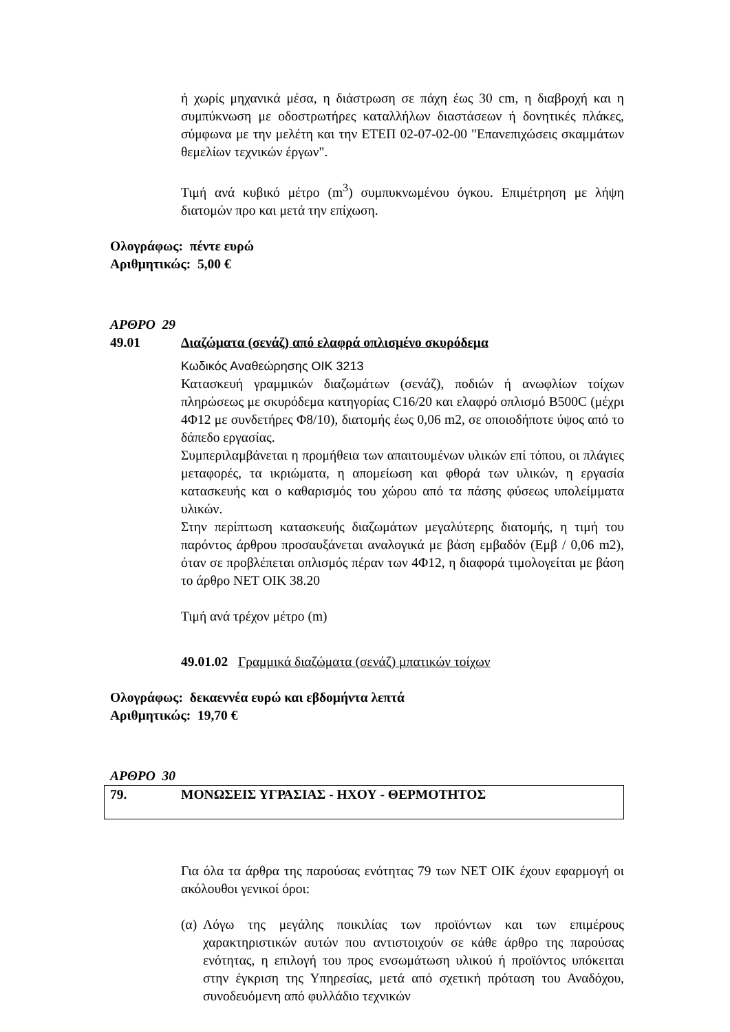ή χωρίς μηχανικά μέσα, η διάστρωση σε πάχη έως 30 cm, η διαβροχή και η συμπύκνωση με οδοστρωτήρες καταλλήλων διαστάσεων ή δονητικές πλάκες, σύμφωνα με την μελέτη και την ΕΤΕΠ 02-07-02-00 "Επανεπιχώσεις σκαμμάτων θεμελίων τεχνικών έργων".
Τιμή ανά κυβικό μέτρο (m<sup>3</sup>) συμπυκνωμένου όγκου. Επιμέτρηση με λήψη διατομών προ και μετά την επίχωση.
Ολογράφως: πέντε ευρώ
Αριθμητικώς: 5,00 €
ΑΡΘΡΟ 29
49.01 Διαζώματα (σενάζ) από ελαφρά οπλισμένο σκυρόδεμα
Κωδικός Αναθεώρησης ΟΙΚ 3213
Κατασκευή γραμμικών διαζωμάτων (σενάζ), ποδιών ή ανωφλίων τοίχων πληρώσεως με σκυρόδεμα κατηγορίας C16/20 και ελαφρό οπλισμό B500C (μέχρι 4Φ12 με συνδετήρες Φ8/10), διατομής έως 0,06 m2, σε οποιοδήποτε ύψος από το δάπεδο εργασίας.
Συμπεριλαμβάνεται η προμήθεια των απαιτουμένων υλικών επί τόπου, οι πλάγιες μεταφορές, τα ικριώματα, η απομείωση και φθορά των υλικών, η εργασία κατασκευής και ο καθαρισμός του χώρου από τα πάσης φύσεως υπολείμματα υλικών.
Στην περίπτωση κατασκευής διαζωμάτων μεγαλύτερης διατομής, η τιμή του παρόντος άρθρου προσαυξάνεται αναλογικά με βάση εμβαδόν (Εμβ / 0,06 m2), όταν σε προβλέπεται οπλισμός πέραν των 4Φ12, η διαφορά τιμολογείται με βάση το άρθρο ΝΕΤ ΟΙΚ 38.20
Τιμή ανά τρέχον μέτρο (m)
49.01.02 Γραμμικά διαζώματα (σενάζ) μπατικών τοίχων
Ολογράφως: δεκαεννέα ευρώ και εβδομήντα λεπτά
Αριθμητικώς: 19,70 €
ΑΡΘΡΟ 30
79. ΜΟΝΩΣΕΙΣ ΥΓΡΑΣΙΑΣ - ΗΧΟΥ - ΘΕΡΜΟΤΗΤΟΣ
Για όλα τα άρθρα της παρούσας ενότητας 79 των ΝΕΤ ΟΙΚ έχουν εφαρμογή οι ακόλουθοι γενικοί όροι:
(α) Λόγω της μεγάλης ποικιλίας των προϊόντων και των επιμέρους χαρακτηριστικών αυτών που αντιστοιχούν σε κάθε άρθρο της παρούσας ενότητας, η επιλογή του προς ενσωμάτωση υλικού ή προϊόντος υπόκειται στην έγκριση της Υπηρεσίας, μετά από σχετική πρόταση του Αναδόχου, συνοδευόμενη από φυλλάδιο τεχνικών